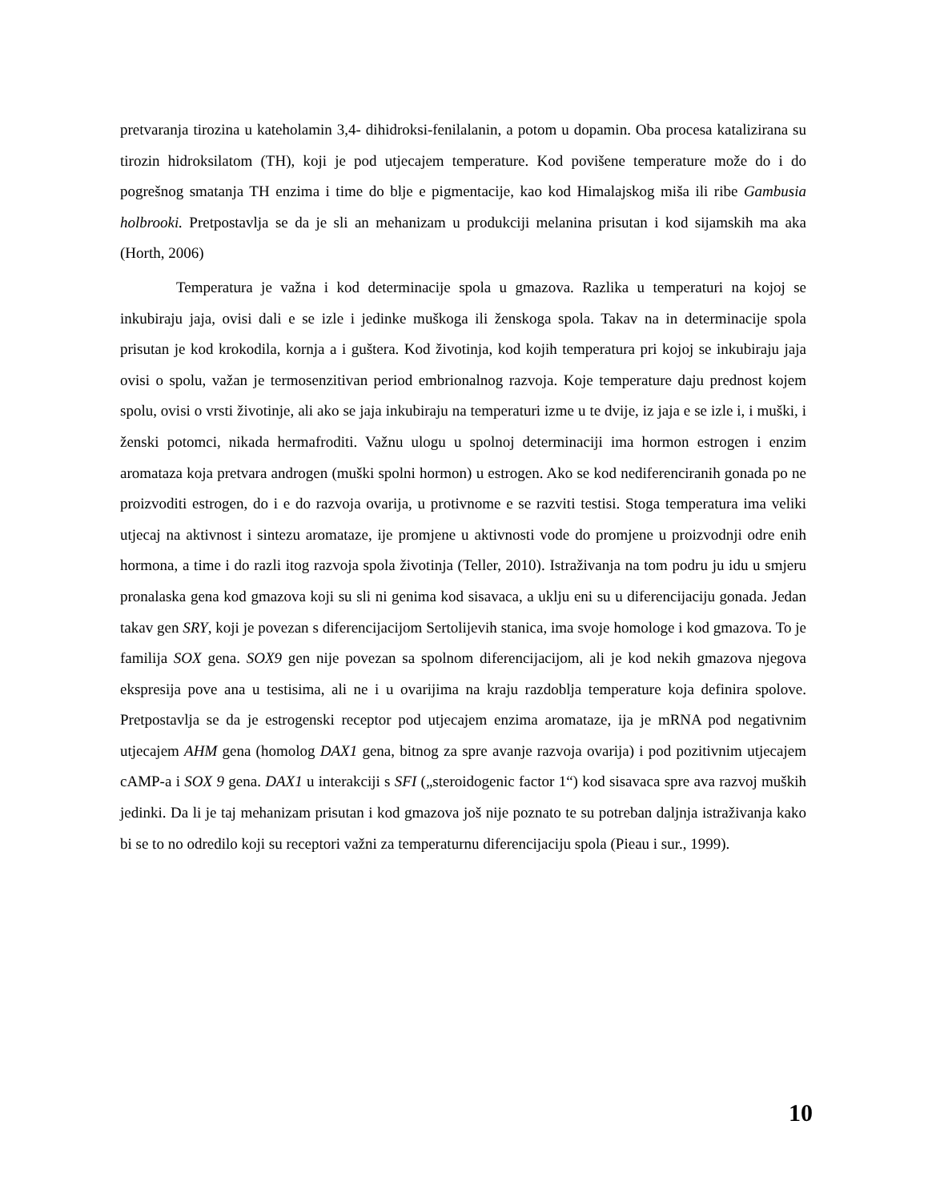pretvaranja tirozina u kateholamin 3,4- dihidroksi-fenilalanin, a potom u dopamin. Oba procesa katalizirana su tirozin hidroksilatom (TH), koji je pod utjecajem temperature. Kod povišene temperature može do i do pogrešnog smatanja TH enzima i time do blje e pigmentacije, kao kod Himalajskog miša ili ribe Gambusia holbrooki. Pretpostavlja se da je sli an mehanizam u produkciji melanina prisutan i kod sijamskih ma aka (Horth, 2006)
Temperatura je važna i kod determinacije spola u gmazova. Razlika u temperaturi na kojoj se inkubiraju jaja, ovisi dali e se izle i jedinke muškoga ili ženskoga spola. Takav na in determinacije spola prisutan je kod krokodila, kornja a i guštera. Kod životinja, kod kojih temperatura pri kojoj se inkubiraju jaja ovisi o spolu, važan je termosenzitivan period embrionalnog razvoja. Koje temperature daju prednost kojem spolu, ovisi o vrsti životinje, ali ako se jaja inkubiraju na temperaturi izme u te dvije, iz jaja e se izle i, i muški, i ženski potomci, nikada hermafroditi. Važnu ulogu u spolnoj determinaciji ima hormon estrogen i enzim aromataza koja pretvara androgen (muški spolni hormon) u estrogen. Ako se kod nediferenciranih gonada po ne proizvoditi estrogen, do i e do razvoja ovarija, u protivnome e se razviti testisi. Stoga temperatura ima veliki utjecaj na aktivnost i sintezu aromataze, ije promjene u aktivnosti vode do promjene u proizvodnji odre enih hormona, a time i do razli itog razvoja spola životinja (Teller, 2010). Istraživanja na tom podru ju idu u smjeru pronalaska gena kod gmazova koji su sli ni genima kod sisavaca, a uklju eni su u diferencijaciju gonada. Jedan takav gen SRY, koji je povezan s diferencijacijom Sertolijevih stanica, ima svoje homologe i kod gmazova. To je familija SOX gena. SOX9 gen nije povezan sa spolnom diferencijacijom, ali je kod nekih gmazova njegova ekspresija pove ana u testisima, ali ne i u ovarijima na kraju razdoblja temperature koja definira spolove. Pretpostavlja se da je estrogenski receptor pod utjecajem enzima aromataze, ija je mRNA pod negativnim utjecajem AHM gena (homolog DAX1 gena, bitnog za spre avanje razvoja ovarija) i pod pozitivnim utjecajem cAMP-a i SOX 9 gena. DAX1 u interakciji s SFI („steroidogenic factor 1“) kod sisavaca spre ava razvoj muških jedinki. Da li je taj mehanizam prisutan i kod gmazova još nije poznato te su potreban daljnja istraživanja kako bi se to no odredilo koji su receptori važni za temperaturnu diferencijaciju spola (Pieau i sur., 1999).
10